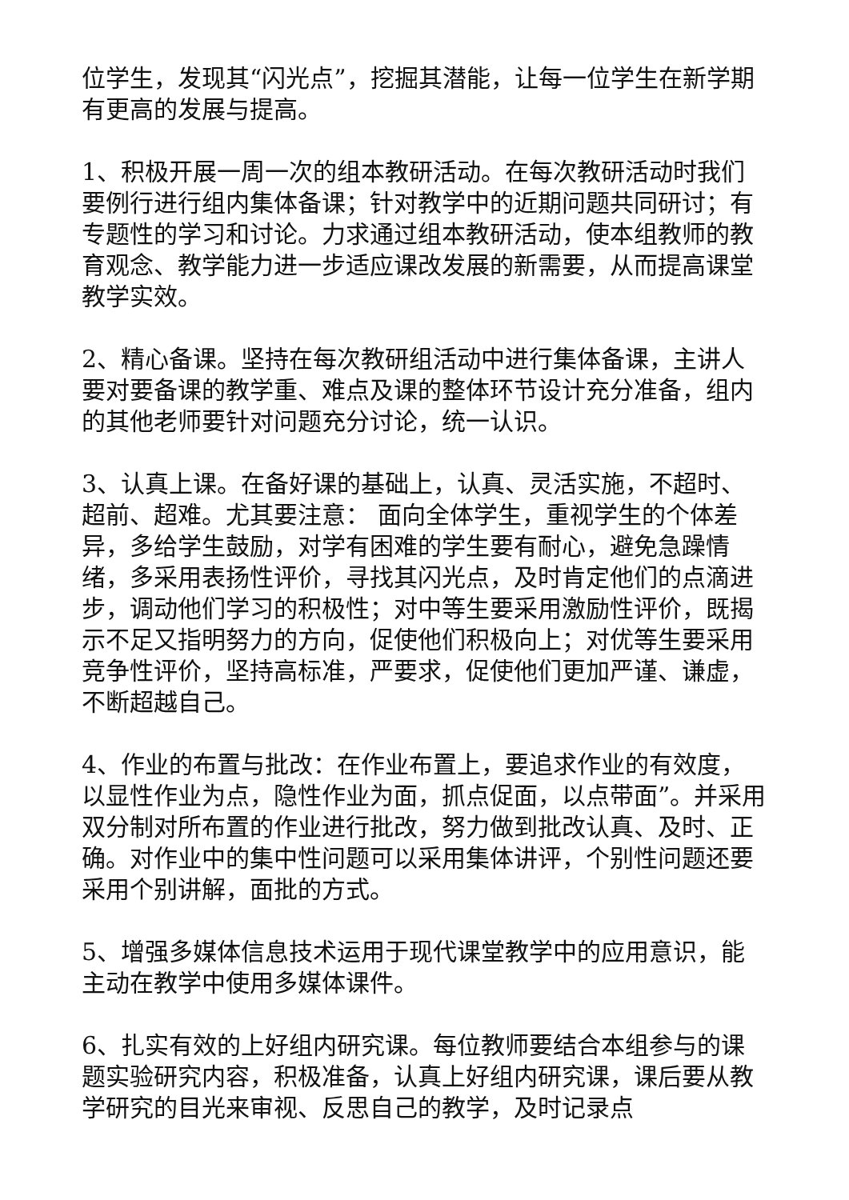位学生，发现其“闪光点”，挖掘其潜能，让每一位学生在新学期有更高的发展与提高。
1、积极开展一周一次的组本教研活动。在每次教研活动时我们要例行进行组内集体备课；针对教学中的近期问题共同研讨；有专题性的学习和讨论。力求通过组本教研活动，使本组教师的教育观念、教学能力进一步适应课改发展的新需要，从而提高课堂教学实效。
2、精心备课。坚持在每次教研组活动中进行集体备课，主讲人要对要备课的教学重、难点及课的整体环节设计充分准备，组内的其他老师要针对问题充分讨论，统一认识。
3、认真上课。在备好课的基础上，认真、灵活实施，不超时、超前、超难。尤其要注意： 面向全体学生，重视学生的个体差异，多给学生鼓励，对学有困难的学生要有耐心，避免急躁情绪，多采用表扬性评价，寻找其闪光点，及时肯定他们的点滴进步，调动他们学习的积极性；对中等生要采用激励性评价，既揭示不足又指明努力的方向，促使他们积极向上；对优等生要采用竞争性评价，坚持高标准，严要求，促使他们更加严谨、谦虚，不断超越自己。
4、作业的布置与批改：在作业布置上，要追求作业的有效度，以显性作业为点，隐性作业为面，抓点促面，以点带面”。并采用双分制对所布置的作业进行批改，努力做到批改认真、及时、正确。对作业中的集中性问题可以采用集体讲评，个别性问题还要采用个别讲解，面批的方式。
5、增强多媒体信息技术运用于现代课堂教学中的应用意识，能主动在教学中使用多媒体课件。
6、扎实有效的上好组内研究课。每位教师要结合本组参与的课题实验研究内容，积极准备，认真上好组内研究课，课后要从教学研究的目光来审视、反思自己的教学，及时记录点